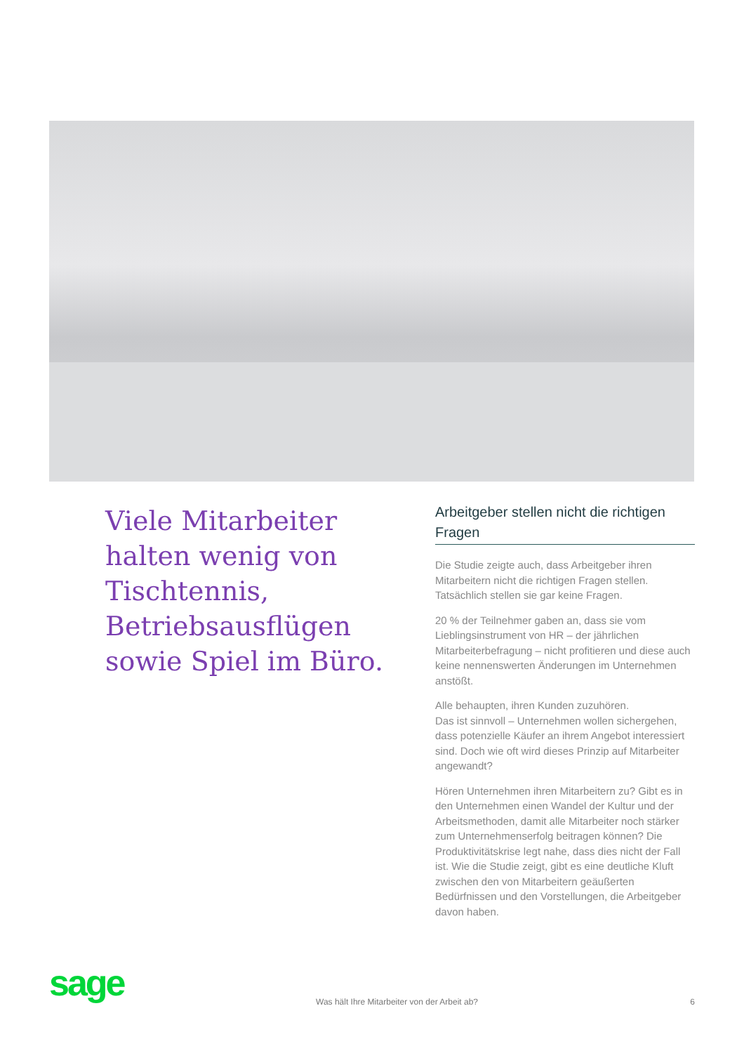Viele Mitarbeiter halten wenig von Tischtennis, Betriebsausflügen sowie Spiel im Büro.
Arbeitgeber stellen nicht die richtigen Fragen
Die Studie zeigte auch, dass Arbeitgeber ihren Mitarbeitern nicht die richtigen Fragen stellen. Tatsächlich stellen sie gar keine Fragen.
20 % der Teilnehmer gaben an, dass sie vom Lieblingsinstrument von HR – der jährlichen Mitarbeiterbefragung – nicht profitieren und diese auch keine nennenswerten Änderungen im Unternehmen anstößt.
Alle behaupten, ihren Kunden zuzuhören.
Das ist sinnvoll – Unternehmen wollen sichergehen, dass potenzielle Käufer an ihrem Angebot interessiert sind. Doch wie oft wird dieses Prinzip auf Mitarbeiter angewandt?
Hören Unternehmen ihren Mitarbeitern zu? Gibt es in den Unternehmen einen Wandel der Kultur und der Arbeitsmethoden, damit alle Mitarbeiter noch stärker zum Unternehmenserfolg beitragen können? Die Produktivitätskrise legt nahe, dass dies nicht der Fall ist. Wie die Studie zeigt, gibt es eine deutliche Kluft zwischen den von Mitarbeitern geäußerten Bedürfnissen und den Vorstellungen, die Arbeitgeber davon haben.
sage Was hält Ihre Mitarbeiter von der Arbeit ab? 6